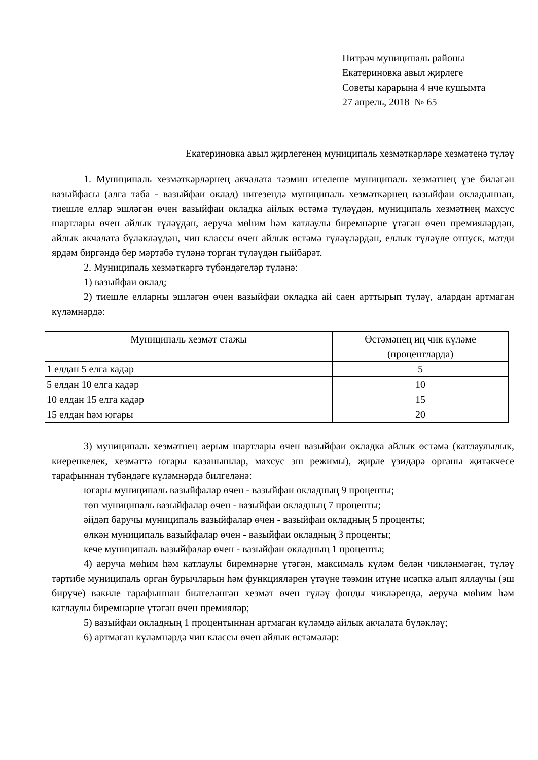Питрәч муниципаль районы
Екатериновка авыл җирлеге
Советы карарына 4 нче кушымта
27 апрель, 2018 № 65
Екатериновка авыл җирлегенең муниципаль хезмәткәрләре хезмәтенә түләү
1. Муниципаль хезмәткәрләрнең акчалата тәэмин ителеше муниципаль хезмәтнең үзе биләгән вазыйфасы (алга таба - вазыйфаи оклад) нигезендә муниципаль хезмәткәрнең вазыйфаи окладыннан, тиешле еллар эшләгән өчен вазыйфаи окладка айлык өстәмә түләүдән, муниципаль хезмәтнең махсус шартлары өчен айлык түләүдән, аеруча мөһим һәм катлаулы биремнәрне үтәгән өчен премияләрдән, айлык акчалата бүләкләүдән, чин классы өчен айлык өстәмә түләүләрдән, еллык түләүле отпуск, матди ярдәм биргәндә бер мәртәбә түләнә торган түләүдән гыйбарәт.
2. Муниципаль хезмәткәргә түбәндәгеләр түләнә:
1) вазыйфаи оклад;
2) тиешле елларны эшләгән өчен вазыйфаи окладка ай саен арттырып түләү, алардан артмаган күләмнәрдә:
| Муниципаль хезмәт стажы | Өстәмәнең иң чик күләме (процентларда) |
| 1 елдан 5 елга кадәр | 5 |
| 5 елдан 10 елга кадәр | 10 |
| 10 елдан 15 елга кадәр | 15 |
| 15 елдан һәм югары | 20 |
3) муниципаль хезмәтнең аерым шартлары өчен вазыйфаи окладка айлык өстәмә (катлаулылык, киеренкелек, хезмәттә югары казанышлар, махсус эш режимы), җирле үзидарә органы җитәкчесе тарафыннан түбәндәге күләмнәрдә билгеләнә:
югары муниципаль вазыйфалар өчен - вазыйфаи окладның 9 проценты;
төп муниципаль вазыйфалар өчен - вазыйфаи окладның 7 проценты;
әйдәп баручы муниципаль вазыйфалар өчен - вазыйфаи окладның 5 проценты;
өлкән муниципаль вазыйфалар өчен - вазыйфаи окладның 3 проценты;
кече муниципаль вазыйфалар өчен - вазыйфаи окладның 1 проценты;
4) аеруча мөһим һәм катлаулы биремнәрне үтәгән, максималь күләм белән чикләнмәгән, түләү тәртибе муниципаль орган бурычларын һәм функцияләрен үтәүне тәэмин итүне исәпкә алып яллаучы (эш бирүче) вәкиле тарафыннан билгеләнгән хезмәт өчен түләү фонды чикләрендә, аеруча мөһим һәм катлаулы биремнәрне үтәгән өчен премияләр;
5) вазыйфаи окладның 1 процентыннан артмаган күләмдә айлык акчалата бүләкләү;
6) артмаган күләмнәрдә чин классы өчен айлык өстәмәләр: